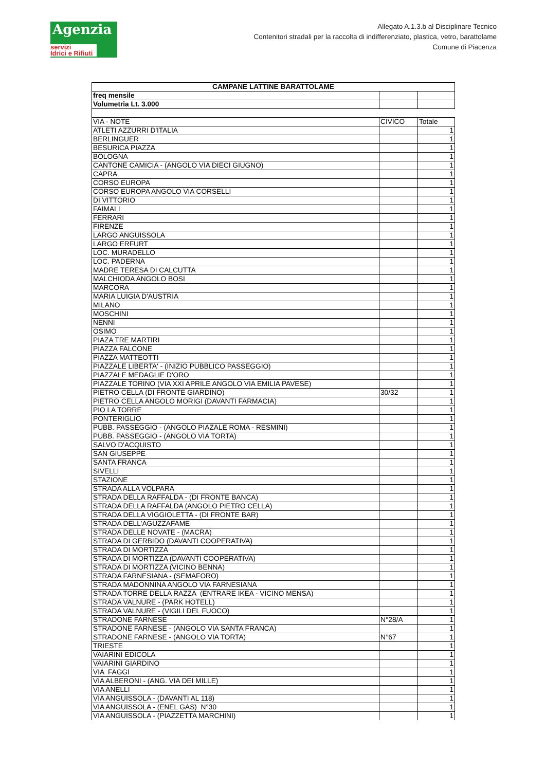Agenzia
servizi
Idrici e Rifiuti
Allegato A.1.3.b al Disciplinare Tecnico
Contenitori stradali per la raccolta di indifferenziato, plastica, vetro, barattolame
Comune di Piacenza
| CAMPANE LATTINE BARATTOLAME | | |
| freq mensile | | |
| Volumetria Lt. 3.000 | | |
| VIA - NOTE | CIVICO | Totale |
| ATLETI AZZURRI D'ITALIA | | 1 |
| BERLINGUER | | 1 |
| BESURICA PIAZZA | | 1 |
| BOLOGNA | | 1 |
| CANTONE CAMICIA - (ANGOLO VIA DIECI GIUGNO) | | 1 |
| CAPRA | | 1 |
| CORSO EUROPA | | 1 |
| CORSO EUROPA ANGOLO VIA CORSELLI | | 1 |
| DI VITTORIO | | 1 |
| FAIMALI | | 1 |
| FERRARI | | 1 |
| FIRENZE | | 1 |
| LARGO ANGUISSOLA | | 1 |
| LARGO ERFURT | | 1 |
| LOC. MURADELLO | | 1 |
| LOC. PADERNA | | 1 |
| MADRE TERESA DI CALCUTTA | | 1 |
| MALCHIODA ANGOLO BOSI | | 1 |
| MARCORA | | 1 |
| MARIA LUIGIA D'AUSTRIA | | 1 |
| MILANO | | 1 |
| MOSCHINI | | 1 |
| NENNI | | 1 |
| OSIMO | | 1 |
| PIAZA TRE MARTIRI | | 1 |
| PIAZZA FALCONE | | 1 |
| PIAZZA MATTEOTTI | | 1 |
| PIAZZALE LIBERTA' - (INIZIO PUBBLICO PASSEGGIO) | | 1 |
| PIAZZALE MEDAGLIE D'ORO | | 1 |
| PIAZZALE TORINO (VIA XXI APRILE ANGOLO VIA EMILIA PAVESE) | | 1 |
| PIETRO CELLA (DI FRONTE GIARDINO) | 30/32 | 1 |
| PIETRO CELLA ANGOLO MORIGI (DAVANTI FARMACIA) | | 1 |
| PIO LA TORRE | | 1 |
| PONTERIGLIO | | 1 |
| PUBB. PASSEGGIO - (ANGOLO PIAZALE ROMA - RESMINI) | | 1 |
| PUBB. PASSEGGIO - (ANGOLO VIA TORTA) | | 1 |
| SALVO D'ACQUISTO | | 1 |
| SAN GIUSEPPE | | 1 |
| SANTA FRANCA | | 1 |
| SIVELLI | | 1 |
| STAZIONE | | 1 |
| STRADA ALLA VOLPARA | | 1 |
| STRADA DELLA RAFFALDA - (DI FRONTE BANCA) | | 1 |
| STRADA DELLA RAFFALDA (ANGOLO PIETRO CELLA) | | 1 |
| STRADA DELLA VIGGIOLETTA - (DI FRONTE BAR) | | 1 |
| STRADA DELL'AGUZZAFAME | | 1 |
| STRADA DELLE NOVATE - (MACRA) | | 1 |
| STRADA DI GERBIDO (DAVANTI COOPERATIVA) | | 1 |
| STRADA DI MORTIZZA | | 1 |
| STRADA DI MORTIZZA (DAVANTI COOPERATIVA) | | 1 |
| STRADA DI MORTIZZA (VICINO BENNA) | | 1 |
| STRADA FARNESIANA - (SEMAFORO) | | 1 |
| STRADA MADONNINA ANGOLO VIA FARNESIANA | | 1 |
| STRADA TORRE DELLA RAZZA (ENTRARE IKEA - VICINO MENSA) | | 1 |
| STRADA VALNURE - (PARK HOTELL) | | 1 |
| STRADA VALNURE - (VIGILI DEL FUOCO) | | 1 |
| STRADONE FARNESE | N°28/A | 1 |
| STRADONE FARNESE - (ANGOLO VIA SANTA FRANCA) | | 1 |
| STRADONE FARNESE - (ANGOLO VIA TORTA) | N°67 | 1 |
| TRIESTE | | 1 |
| VAIARINI EDICOLA | | 1 |
| VAIARINI GIARDINO | | 1 |
| VIA FAGGI | | 1 |
| VIA ALBERONI - (ANG. VIA DEI MILLE) | | 1 |
| VIA ANELLI | | 1 |
| VIA ANGUISSOLA - (DAVANTI AL 118) | | 1 |
| VIA ANGUISSOLA - (ENEL GAS) N°30 | | 1 |
| VIA ANGUISSOLA - (PIAZZETTA MARCHINI) | | 1 |